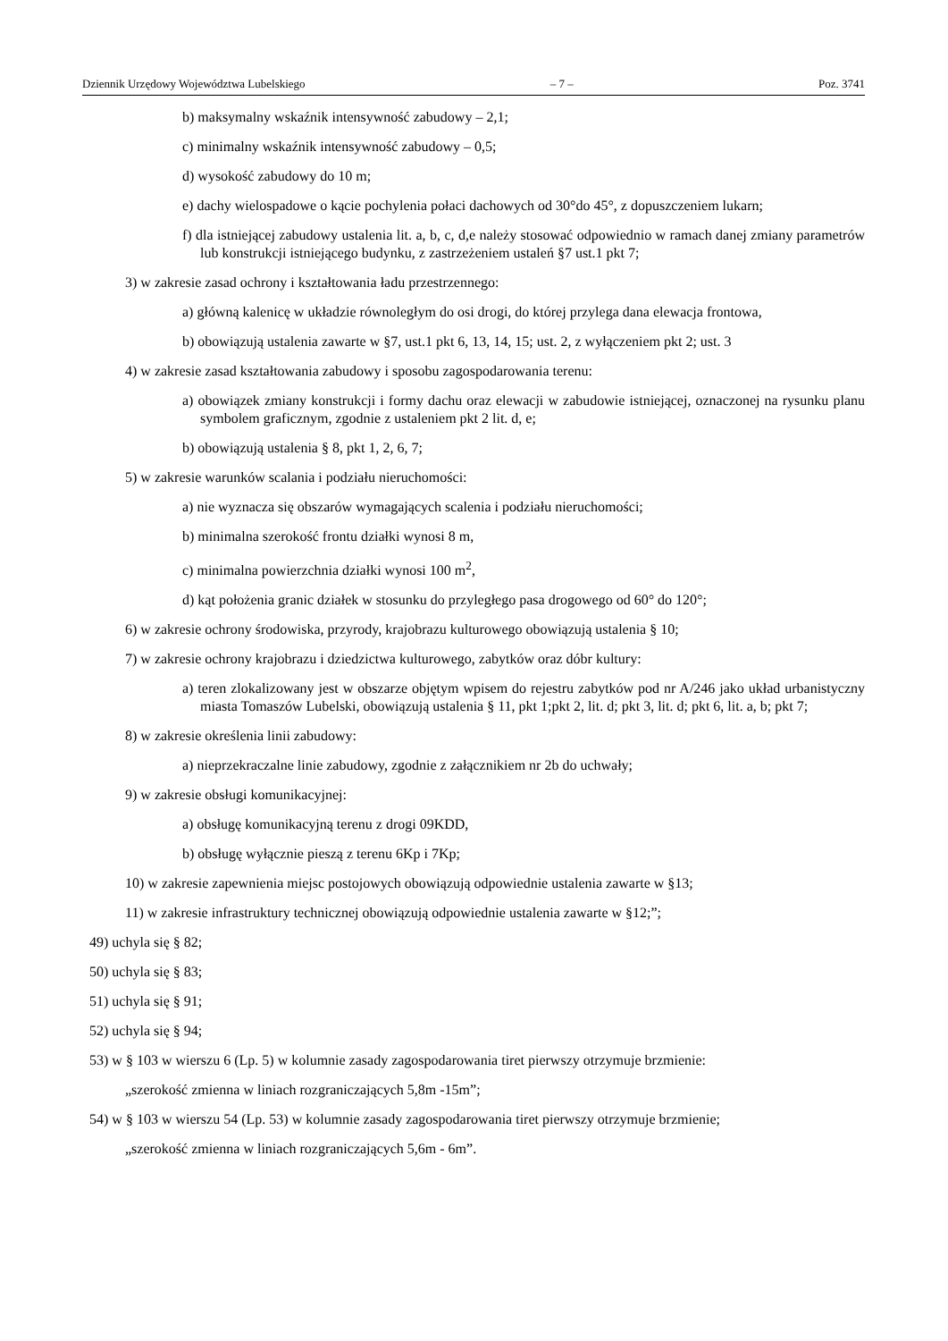Dziennik Urzędowy Województwa Lubelskiego – 7 – Poz. 3741
b) maksymalny wskaźnik intensywność zabudowy – 2,1;
c) minimalny wskaźnik intensywność zabudowy – 0,5;
d) wysokość zabudowy do 10 m;
e) dachy wielospadowe o kącie pochylenia połaci dachowych od 30°do 45°, z dopuszczeniem lukarn;
f) dla istniejącej zabudowy ustalenia lit. a, b, c, d,e należy stosować odpowiednio w ramach danej zmiany parametrów lub konstrukcji istniejącego budynku, z zastrzeżeniem ustaleń §7 ust.1 pkt 7;
3) w zakresie zasad ochrony i kształtowania ładu przestrzennego:
a) główną kalenicę w układzie równoległym do osi drogi, do której przylega dana elewacja frontowa,
b) obowiązują ustalenia zawarte w §7, ust.1 pkt 6, 13, 14, 15; ust. 2, z wyłączeniem pkt 2; ust. 3
4) w zakresie zasad kształtowania zabudowy i sposobu zagospodarowania terenu:
a) obowiązek zmiany konstrukcji i formy dachu oraz elewacji w zabudowie istniejącej, oznaczonej na rysunku planu symbolem graficznym, zgodnie z ustaleniem pkt 2 lit. d, e;
b) obowiązują ustalenia § 8, pkt 1, 2, 6, 7;
5) w zakresie warunków scalania i podziału nieruchomości:
a) nie wyznacza się obszarów wymagających scalenia i podziału nieruchomości;
b) minimalna szerokość frontu działki wynosi 8 m,
c) minimalna powierzchnia działki wynosi 100 m<sup>2</sup>,
d) kąt położenia granic działek w stosunku do przyległego pasa drogowego od 60° do 120°;
6) w zakresie ochrony środowiska, przyrody, krajobrazu kulturowego obowiązują ustalenia § 10;
7) w zakresie ochrony krajobrazu i dziedzictwa kulturowego, zabytków oraz dóbr kultury:
a) teren zlokalizowany jest w obszarze objętym wpisem do rejestru zabytków pod nr A/246 jako układ urbanistyczny miasta Tomaszów Lubelski, obowiązują ustalenia § 11, pkt 1;pkt 2, lit. d; pkt 3, lit. d; pkt 6, lit. a, b; pkt 7;
8) w zakresie określenia linii zabudowy:
a) nieprzekraczalne linie zabudowy, zgodnie z załącznikiem nr 2b do uchwały;
9) w zakresie obsługi komunikacyjnej:
a) obsługę komunikacyjną terenu z drogi 09KDD,
b) obsługę wyłącznie pieszą z terenu 6Kp i 7Kp;
10) w zakresie zapewnienia miejsc postojowych obowiązują odpowiednie ustalenia zawarte w §13;
11) w zakresie infrastruktury technicznej obowiązują odpowiednie ustalenia zawarte w §12;”;
49) uchyla się § 82;
50) uchyla się § 83;
51) uchyla się § 91;
52) uchyla się § 94;
53) w § 103 w wierszu 6 (Lp. 5) w kolumnie zasady zagospodarowania tiret pierwszy otrzymuje brzmienie:
„szerokość zmienna w liniach rozgraniczających 5,8m -15m”;
54) w § 103 w wierszu 54 (Lp. 53) w kolumnie zasady zagospodarowania tiret pierwszy otrzymuje brzmienie;
„szerokość zmienna w liniach rozgraniczających 5,6m - 6m”.